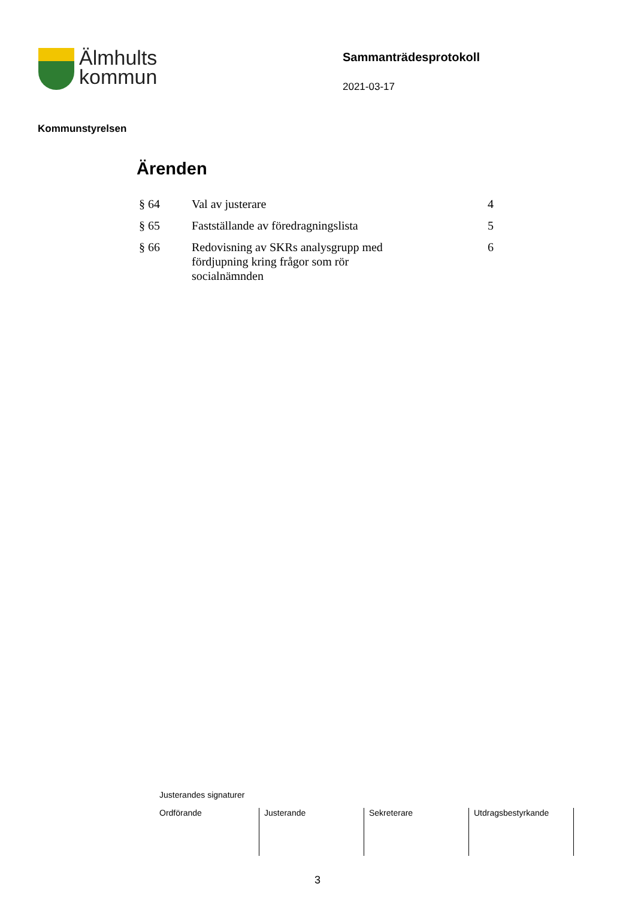Älmhults
kommun
Sammanträdesprotokoll
2021-03-17
Kommunstyrelsen
Ärenden
| § 64 | Val av justerare | 4 |
| § 65 | Fastställande av föredragningslista | 5 |
| § 66 | Redovisning av SKRs analysgrupp med fördjupning kring frågor som rör socialnämnden | 6 |
Justerandes signaturer
| Ordförande | Justerande | Sekreterare | Utdragsbestyrkande |
3